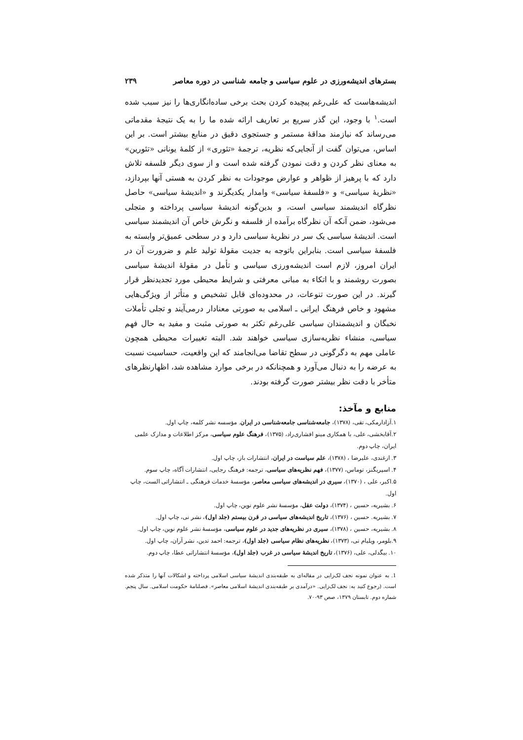بسترهای اندیشه‌ورزی در علوم سیاسی و جامعه شناسی در دوره معاصر ۲۳۹
اندیشه‌هاست که علی‌رغم پیچیده کردن بحث برخی ساده‌انگاری‌ها را نیز سبب شده است.<sup>۱</sup> با وجود، این گذر سریع بر تعاریف ارائه شده ما را به یک نتیجهٔ مقدماتی می‌رساند که نیازمند مداقهٔ مستمر و جستجوی دقیق در منابع بیشتر است. بر این اساس، می‌توان گفت از آنجایی‌که نظریه، ترجمهٔ «تئوری» از کلمهٔ یونانی «تئورین» به معنای نظر کردن و دقت نمودن گرفته شده است و از سوی دیگر فلسفه تلاش دارد که با پرهیز از ظواهر و عوارض موجودات به نظر کردن به هستی آنها بپردازد، «نظریهٔ سیاسی» و «فلسفهٔ سیاسی» وامدار یکدیگرند و «اندیشهٔ سیاسی» حاصل نظرگاه اندیشمند سیاسی است، و بدین‌گونه اندیشهٔ سیاسی پرداخته و متجلی می‌شود، ضمن آنکه آن نظرگاه برآمده از فلسفه و نگرش خاص آن اندیشمند سیاسی است. اندیشهٔ سیاسی یک سر در نظریهٔ سیاسی دارد و در سطحی عمیق‌تر وابسته به فلسفهٔ سیاسی است. بنابراین باتوجه به جدیت مقولهٔ تولید علم و ضرورت آن در ایران امروز، لازم است اندیشه‌ورزی سیاسی و تأمل در مقولهٔ اندیشهٔ سیاسی بصورت روشمند و با اتکاء به مبانی معرفتی و شرایط محیطی مورد تجدیدنظر قرار گیرند. در این صورت تنوعات، در محدوده‌ای قابل تشخیص و متأثر از ویژگی‌هایی مشهود و خاص فرهنگ ایرانی ـ اسلامی به صورتی معنادار درمی‌آیند و تجلی تأملات نخبگان و اندیشمندان سیاسی علی‌رغم تکثر به صورتی مثبت و مفید به حال فهم سیاسی، منشاء نظریه‌سازی سیاسی خواهند شد. البته تغییرات محیطی همچون عاملی مهم به دگرگونی در سطح تقاضا می‌انجامند که این واقعیت، حساسیت نسبت به عرضه را به دنبال می‌آورد و همچنانکه در برخی موارد مشاهده شد، اظهارنظرهای متأخر با دقت نظر بیشتر صورت گرفته بودند.
منابع و مآخذ:
۱.آزادارمکی، تقی، (۱۳۷۸)، جامعه‌شناسی جامعه‌شناسی در ایران. مؤسسه نشر کلمه، چاپ اول.
۲.آقابخشی، علی، با همکاری مینو افشاری‌راد، (۱۳۷۵)، فرهنگ علوم سیاسی، مرکز اطلاعات و مدارک علمی ایران، چاپ دوم.
۳. ازغندی، علیرضا ، (۱۳۷۸)، علم سیاست در ایران، انتشارات باز، چاپ اول.
۴. اسپریگنز، توماس، (۱۳۷۷)، فهم نظریه‌های سیاسی، ترجمه: فرهنگ رجایی، انتشارات آگاه، چاپ سوم.
۵.اکبر، علی ، (۱۳۷۰)، سیری در اندیشه‌های سیاسی معاصر، مؤسسهٔ خدمات فرهنگی ـ انتشاراتی الست، چاپ اول.
۶. بشیریه، حسین ، (۱۳۷۴)، دولت عقل، مؤسسهٔ نشر علوم نوین، چاپ اول.
۷. بشیریه. حسین ، (۱۳۷۶)، تاریخ اندیشه‌های سیاسی در قرن بیستم (جلد اول)، نشر نی، چاپ اول.
۸. بشیریه، حسین ، (۱۳۷۸)، سیری در نظریه‌های جدید در علوم سیاسی، مؤسسهٔ نشر علوم نوین، چاپ اول.
۹.بلومر، ویلیام تی، (۱۳۷۳)، نظریه‌های نظام سیاسی (جلد اول)، ترجمه: احمد تدین، نشر آران، چاپ اول.
۱۰. بیگدلی، علی، (۱۳۷۶)، تاریخ اندیشهٔ سیاسی در غرب (جلد اول)، مؤسسهٔ انتشاراتی عطا، چاپ دوم.
1. به عنوان نمونه نجف لک‌زایی در مقاله‌ای به طبقه‌بندی اندیشهٔ سیاسی اسلامی پرداخته و اشکالات آنها را متذکر شده است. (رجوع کنید به: نجف لک‌زایی. «درآمدی بر طبقه‌بندی اندیشهٔ اسلامی معاصر». فصلنامهٔ حکومت اسلامی. سال پنجم. شماره دوم. تابستان ۱۳۷۹، صص ۹۳-۷۰.